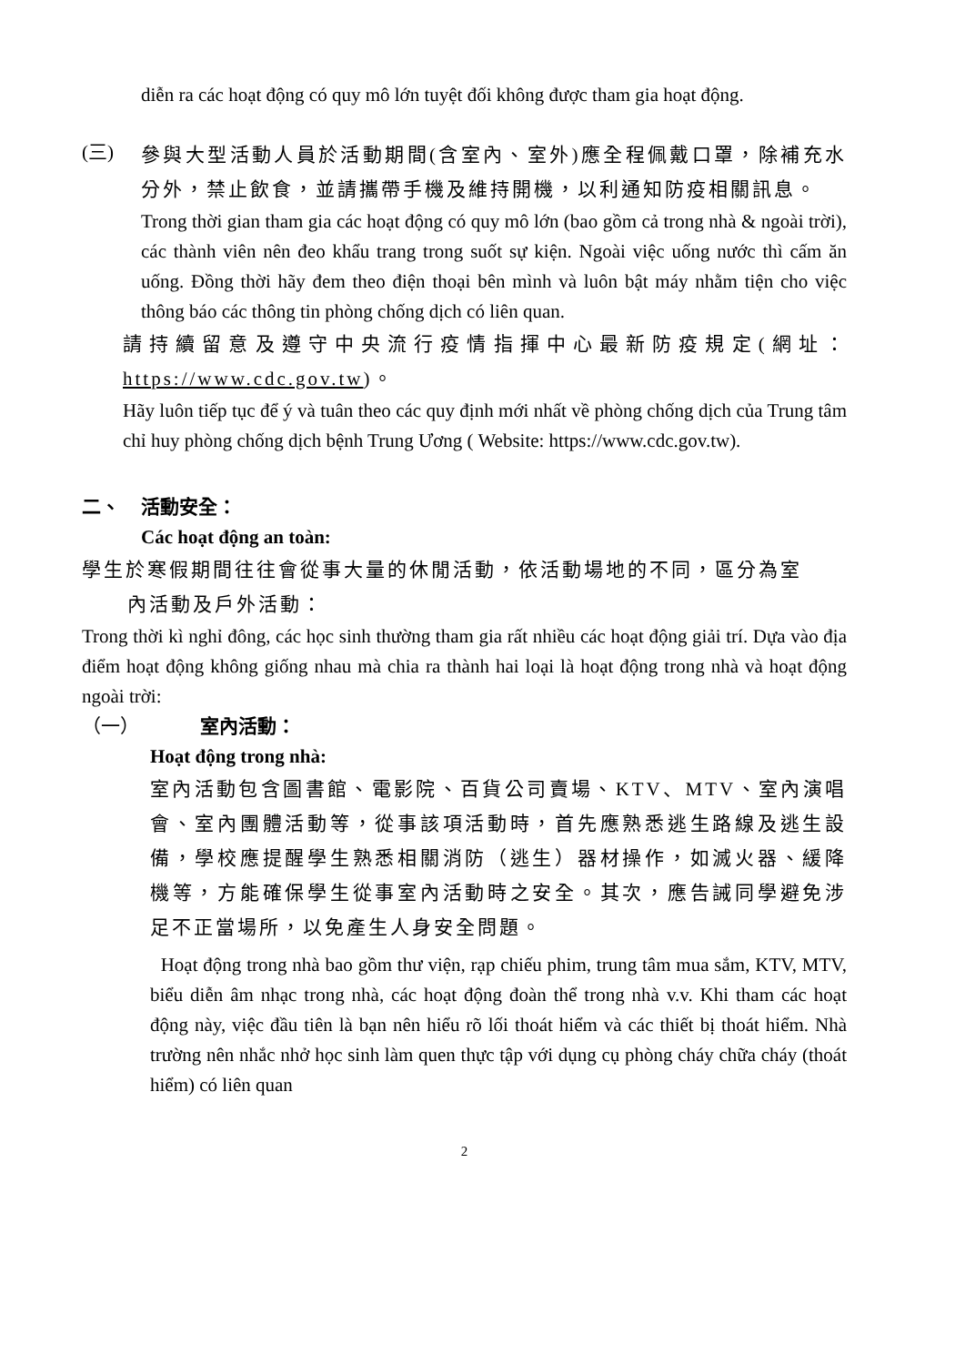diễn ra các hoạt động có quy mô lớn tuyệt đối không được tham gia hoạt động.
(三)
參與大型活動人員於活動期間(含室內、室外)應全程佩戴口罩，除補充水分外，禁止飲食，並請攜帶手機及維持開機，以利通知防疫相關訊息。
Trong thời gian tham gia các hoạt động có quy mô lớn (bao gồm cả trong nhà & ngoài trời), các thành viên nên đeo khẩu trang trong suốt sự kiện. Ngoài việc uống nước thì cấm ăn uống. Đồng thời hãy đem theo điện thoại bên mình và luôn bật máy nhằm tiện cho việc thông báo các thông tin phòng chống dịch có liên quan.
請持續留意及遵守中央流行疫情指揮中心最新防疫規定(網址：https://www.cdc.gov.tw)。
Hãy luôn tiếp tục để ý và tuân theo các quy định mới nhất về phòng chống dịch của Trung tâm chỉ huy phòng chống dịch bệnh Trung Ương ( Website: https://www.cdc.gov.tw).
二、 活動安全：
Các hoạt động an toàn:
學生於寒假期間往往會從事大量的休閒活動，依活動場地的不同，區分為室
內活動及戶外活動：
Trong thời kì nghỉ đông, các học sinh thường tham gia rất nhiều các hoạt động giải trí. Dựa vào địa điểm hoạt động không giống nhau mà chia ra thành hai loại là hoạt động trong nhà và hoạt động ngoài trời:
（一） 室內活動：
Hoạt động trong nhà:
室內活動包含圖書館、電影院、百貨公司賣場、KTV、MTV、室內演唱會、室內團體活動等，從事該項活動時，首先應熟悉逃生路線及逃生設備，學校應提醒學生熟悉相關消防（逃生）器材操作，如滅火器、緩降機等，方能確保學生從事室內活動時之安全。其次，應告誡同學避免涉足不正當場所，以免產生人身安全問題。
Hoạt động trong nhà bao gồm thư viện, rạp chiếu phim, trung tâm mua sắm, KTV, MTV, biểu diễn âm nhạc trong nhà, các hoạt động đoàn thể trong nhà v.v. Khi tham các hoạt động này, việc đầu tiên là bạn nên hiểu rõ lối thoát hiểm và các thiết bị thoát hiểm. Nhà trường nên nhắc nhở học sinh làm quen thực tập với dụng cụ phòng cháy chữa cháy (thoát hiểm) có liên quan
2